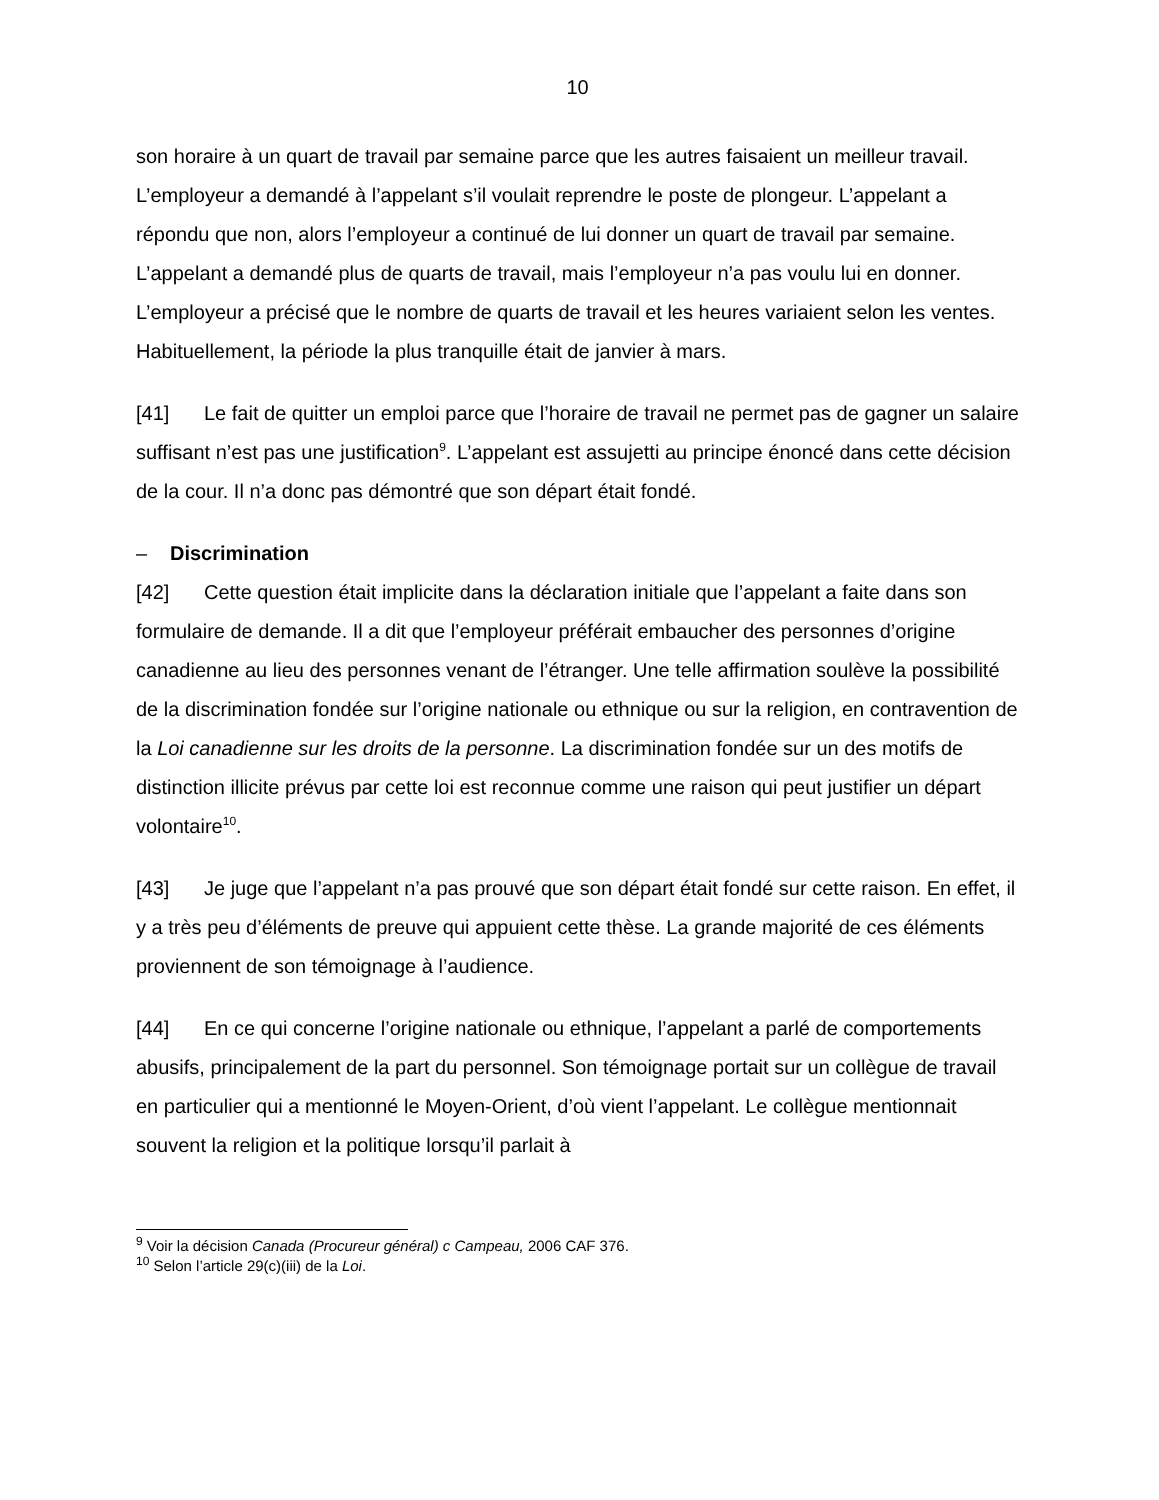10
son horaire à un quart de travail par semaine parce que les autres faisaient un meilleur travail. L’employeur a demandé à l’appelant s’il voulait reprendre le poste de plongeur. L’appelant a répondu que non, alors l’employeur a continué de lui donner un quart de travail par semaine. L’appelant a demandé plus de quarts de travail, mais l’employeur n’a pas voulu lui en donner. L’employeur a précisé que le nombre de quarts de travail et les heures variaient selon les ventes. Habituellement, la période la plus tranquille était de janvier à mars.
[41] Le fait de quitter un emploi parce que l’horaire de travail ne permet pas de gagner un salaire suffisant n’est pas une justification<sup>9</sup>. L’appelant est assujetti au principe énoncé dans cette décision de la cour. Il n’a donc pas démontré que son départ était fondé.
– Discrimination
[42] Cette question était implicite dans la déclaration initiale que l’appelant a faite dans son formulaire de demande. Il a dit que l’employeur préférait embaucher des personnes d’origine canadienne au lieu des personnes venant de l’étranger. Une telle affirmation soulève la possibilité de la discrimination fondée sur l’origine nationale ou ethnique ou sur la religion, en contravention de la Loi canadienne sur les droits de la personne. La discrimination fondée sur un des motifs de distinction illicite prévus par cette loi est reconnue comme une raison qui peut justifier un départ volontaire<sup>10</sup>.
[43] Je juge que l’appelant n’a pas prouvé que son départ était fondé sur cette raison. En effet, il y a très peu d’éléments de preuve qui appuient cette thèse. La grande majorité de ces éléments proviennent de son témoignage à l’audience.
[44] En ce qui concerne l’origine nationale ou ethnique, l’appelant a parlé de comportements abusifs, principalement de la part du personnel. Son témoignage portait sur un collègue de travail en particulier qui a mentionné le Moyen-Orient, d’où vient l’appelant. Le collègue mentionnait souvent la religion et la politique lorsqu’il parlait à
<sup>9</sup> Voir la décision Canada (Procureur général) c Campeau, 2006 CAF 376.
<sup>10</sup> Selon l’article 29(c)(iii) de la Loi.